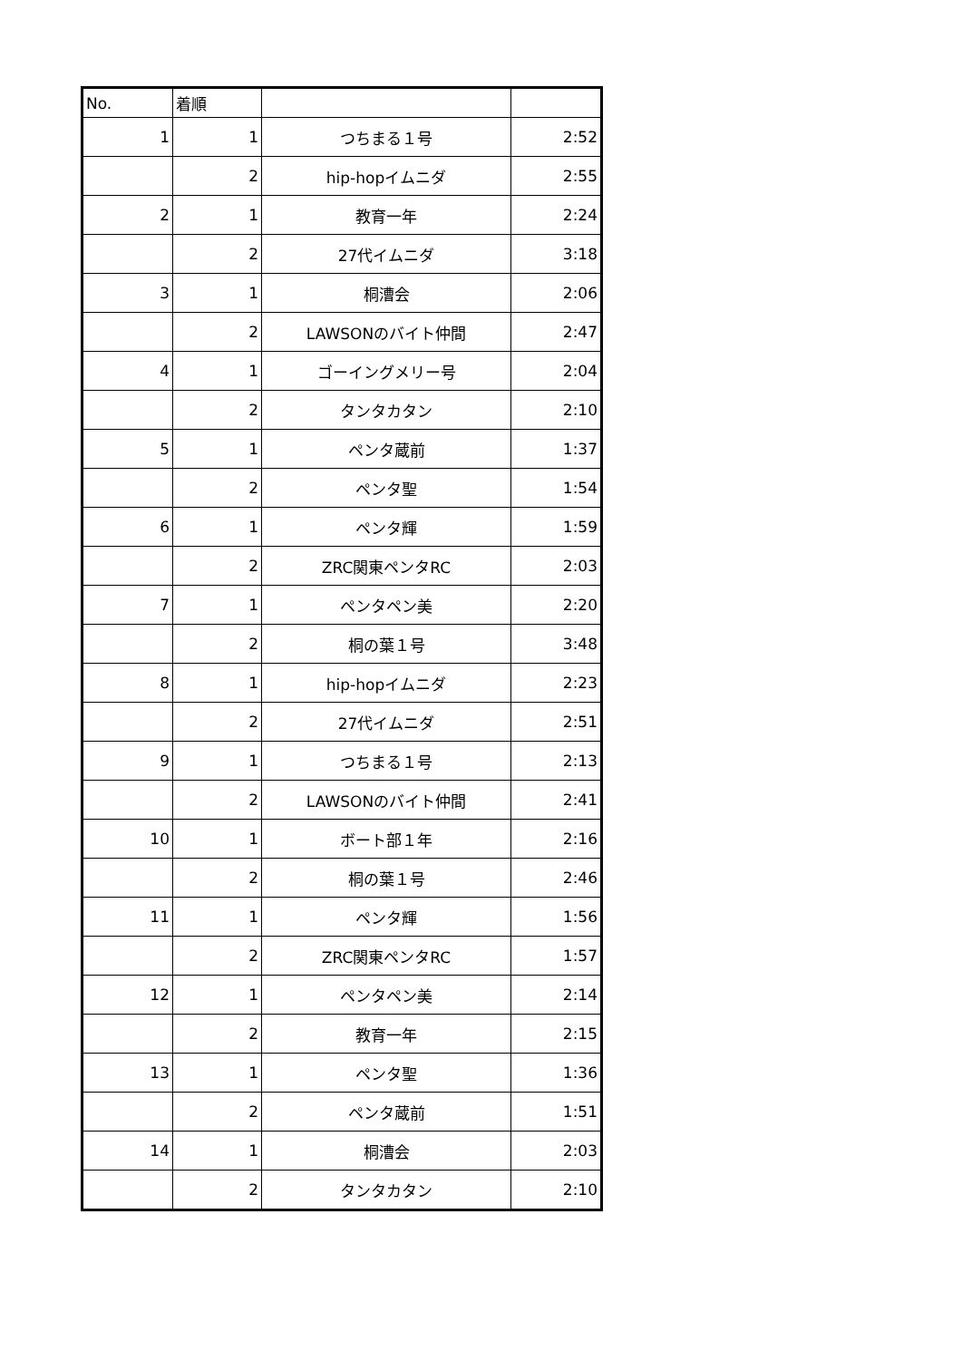| No. | 着順 | | |
| --- | --- | --- | --- |
| 1 | 1 | つちまる１号 | 2:52 |
| | 2 | hip-hopイムニダ | 2:55 |
| 2 | 1 | 教育一年 | 2:24 |
| | 2 | 27代イムニダ | 3:18 |
| 3 | 1 | 桐漕会 | 2:06 |
| | 2 | LAWSONのバイト仲間 | 2:47 |
| 4 | 1 | ゴーイングメリー号 | 2:04 |
| | 2 | タンタカタン | 2:10 |
| 5 | 1 | ペンタ蔵前 | 1:37 |
| | 2 | ペンタ聖 | 1:54 |
| 6 | 1 | ペンタ輝 | 1:59 |
| | 2 | ZRC関東ペンタRC | 2:03 |
| 7 | 1 | ペンタペン美 | 2:20 |
| | 2 | 桐の葉１号 | 3:48 |
| 8 | 1 | hip-hopイムニダ | 2:23 |
| | 2 | 27代イムニダ | 2:51 |
| 9 | 1 | つちまる１号 | 2:13 |
| | 2 | LAWSONのバイト仲間 | 2:41 |
| 10 | 1 | ボート部１年 | 2:16 |
| | 2 | 桐の葉１号 | 2:46 |
| 11 | 1 | ペンタ輝 | 1:56 |
| | 2 | ZRC関東ペンタRC | 1:57 |
| 12 | 1 | ペンタペン美 | 2:14 |
| | 2 | 教育一年 | 2:15 |
| 13 | 1 | ペンタ聖 | 1:36 |
| | 2 | ペンタ蔵前 | 1:51 |
| 14 | 1 | 桐漕会 | 2:03 |
| | 2 | タンタカタン | 2:10 |